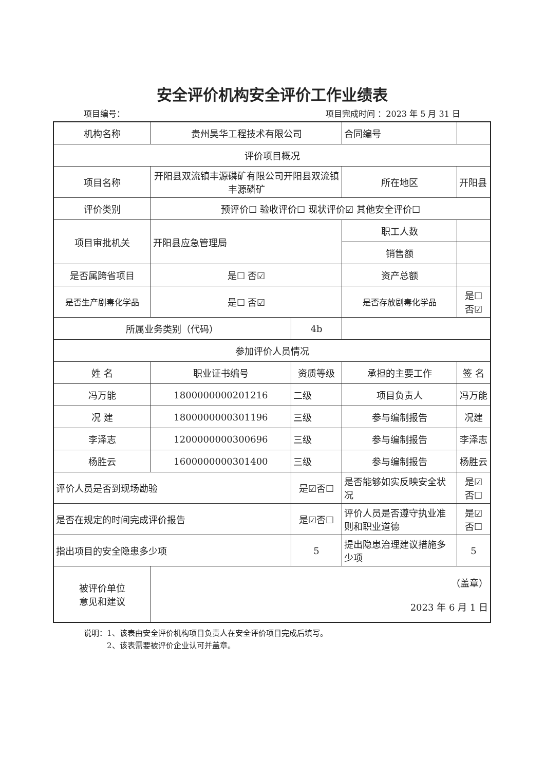安全评价机构安全评价工作业绩表
项目编号： 项目完成时间 ：2023 年 5 月 31 日
| 机构名称 | 贵州昊华工程技术有限公司 | | | 合同编号 | |
| 评价项目概况 | | | | | |
| 项目名称 | 开阳县双流镇丰源磷矿有限公司开阳县双流镇丰源磷矿 | | | 所在地区 | 开阳县 |
| 评价类别 | 预评价☐ 验收评价☐ 现状评价☑ 其他安全评价☐ | | | | |
| 项目审批机关 | 开阳县应急管理局 | | | 职工人数 | |
| | | | | 销售额 | |
| 是否属跨省项目 | 是☐ 否☑ | | | 资产总额 | |
| 是否生产剧毒化学品 | 是☐ 否☑ | | | 是否存放剧毒化学品 | 是☐ 否☑ |
| 所属业务类别（代码） | | 4b | | | |
| 参加评价人员情况 | | | | | |
| 姓 名 | 职业证书编号 | 资质等级 | 承担的主要工作 | | 签 名 |
| 冯万能 | 1800000000201216 | 二级 | 项目负责人 | | 冯万能 |
| 况 建 | 1800000000301196 | 三级 | 参与编制报告 | | 况建 |
| 李泽志 | 1200000000300696 | 三级 | 参与编制报告 | | 李泽志 |
| 杨胜云 | 1600000000301400 | 三级 | 参与编制报告 | | 杨胜云 |
| 评价人员是否到现场勘验 | | 是☑否☐ | 是否能够如实反映安全状况 | | 是☑ 否☐ |
| 是否在规定的时间完成评价报告 | | 是☑否☐ | 评价人员是否遵守执业准则和职业道德 | | 是☑ 否☐ |
| 指出项目的安全隐患多少项 | | 5 | 提出隐患治理建议措施多少项 | | 5 |
| 被评价单位 意见和建议 | （盖章） 2023 年 6 月 1 日 | | | | |
说明：1、该表由安全评价机构项目负责人在安全评价项目完成后填写。
　　　2、该表需要被评价企业认可并盖章。